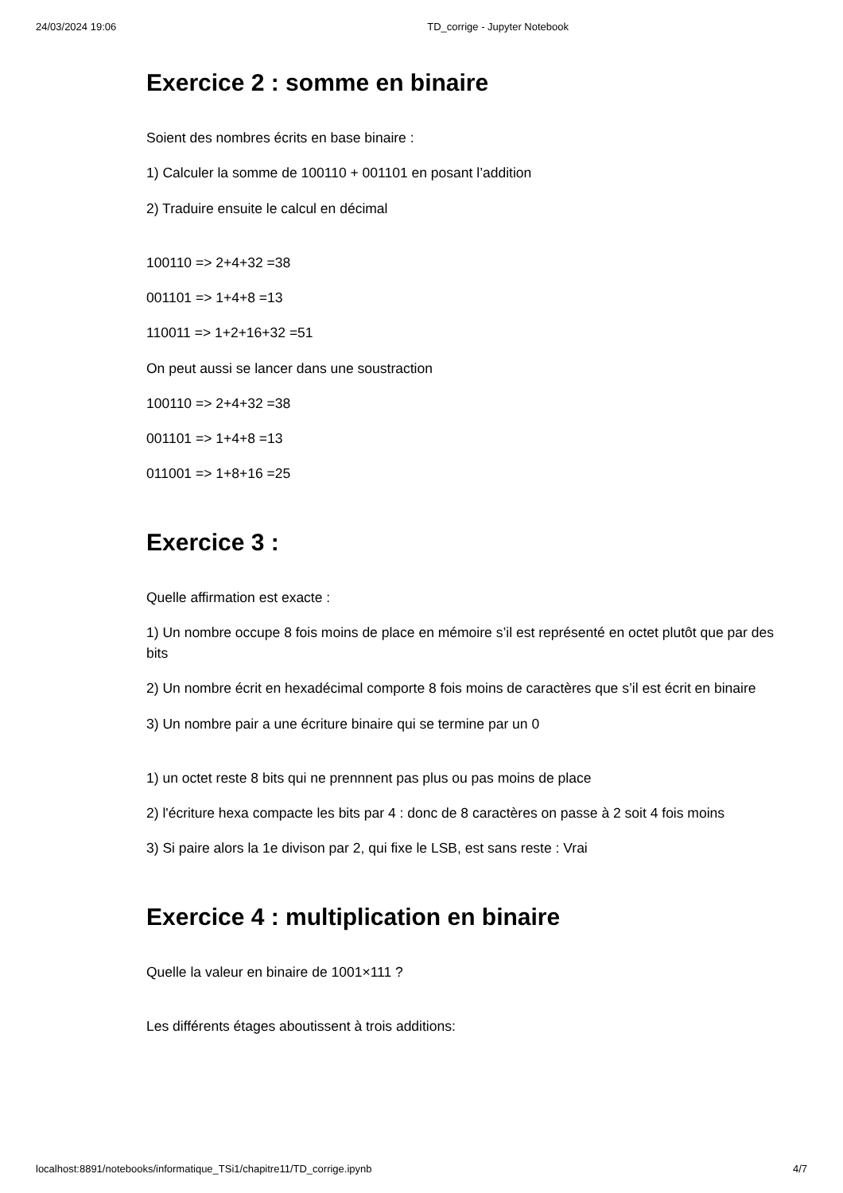24/03/2024 19:06 TD_corrige - Jupyter Notebook
Exercice 2 : somme en binaire
Soient des nombres écrits en base binaire :
1) Calculer la somme de 100110 + 001101 en posant l’addition
2) Traduire ensuite le calcul en décimal
100110 => 2+4+32 =38
001101 => 1+4+8 =13
110011 => 1+2+16+32 =51
On peut aussi se lancer dans une soustraction
100110 => 2+4+32 =38
001101 => 1+4+8 =13
011001 => 1+8+16 =25
Exercice 3 :
Quelle affirmation est exacte :
1) Un nombre occupe 8 fois moins de place en mémoire s’il est représenté en octet plutôt que par des bits
2) Un nombre écrit en hexadécimal comporte 8 fois moins de caractères que s’il est écrit en binaire
3) Un nombre pair a une écriture binaire qui se termine par un 0
1) un octet reste 8 bits qui ne prennnent pas plus ou pas moins de place
2) l'écriture hexa compacte les bits par 4 : donc de 8 caractères on passe à 2 soit 4 fois moins
3) Si paire alors la 1e divison par 2, qui fixe le LSB, est sans reste : Vrai
Exercice 4 : multiplication en binaire
Quelle la valeur en binaire de 1001×111 ?
Les différents étages aboutissent à trois additions:
localhost:8891/notebooks/informatique_TSi1/chapitre11/TD_corrige.ipynb 4/7